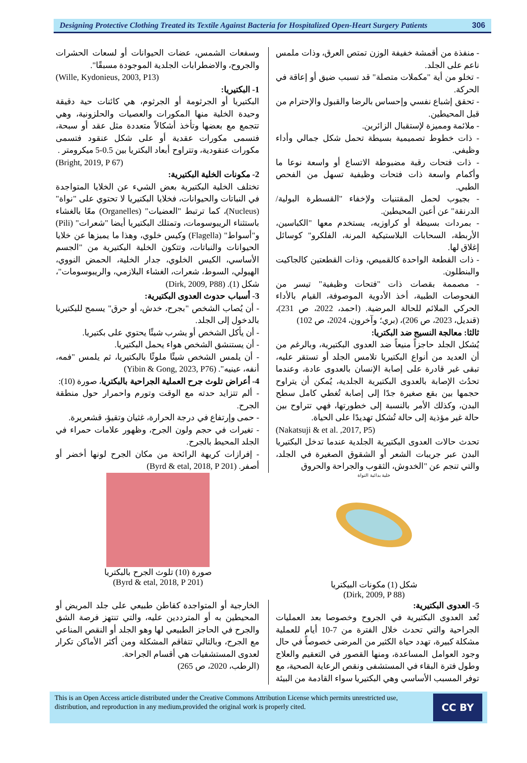Designing Protective Clothing Treated its Textile Against Bacteria for Hospitalized Open-Heart Surgery Patients
306
- منفذة من أقمشة خفيفة الوزن تمتص العرق، وذات ملمس ناعم على الجلد.
- تخلو من أية "مكملات متصلة" قد تسبب ضيق أو إعاقة في الحركة.
- تحقق إشباع نفسي وإحساس بالرضا والقبول والإحترام من قبل المحيطين.
- ملائمة ومميزة لإستقبال الزائرين.
- ذات خطوط تصميمية بسيطة تحمل شكل جمالي وأداء وظيفي.
- ذات فتحات رقبة مضبوطة الاتساع أو واسعة نوعا ما وأكمام واسعة ذات فتحات وظيفية تسهل من الفحص الطبي.
- بجيوب لحمل المقتنيات ولإخفاء "القسطرة البولية/ الدرنقة" عن أعين المحيطين.
- بمردات بسيطة أو كراوزيه، يستخدم معها "الكباسين، الأربطة، السحابات البلاستيكية المرنة، الفلكرو" كوسائل إغلاق لها.
- ذات القطعة الواحدة كالقميص، وذات القطعتين كالجاكيت والبنطلون.
- مصممة بقصات ذات "فتحات وظيفية" تيسر من الفحوصات الطبية، أخذ الأدوية الموصوفة، القيام بالأداء الحركي الملائم للحالة المرضية. (احمد، 2022، ص 231)، (قنديل، 2023، ص 206)، (بري؛ وآخرون، 2024، ص 102)
ثالثا: معالجة النسيج ضد البكتريا:
يُشكل الجلد حاجزاً منيعاً ضد العدوى البكتيرية، وبالرغم من أن العديد من أنواع البكتيريا تلامس الجلد أو تستقر عليه، تبقى غير قادرة على إصابة الإنسان بالعدوى عادة، وعندما تحدُث الإصابة بالعدوى البكتيرية الجلدية، يُمكن أن يتراوح حجمها بين بقع صغيرة جدًا إلى إصابة تُغطي كامل سطح البدن، وكذلك الأمر بالنسبة إلى خطورتها، فهي تتراوح بين حالة غير مؤذية إلى حالة تُشكل تهديدًا على الحياة.
(Nakatsuji & et al. ,2017, P5)
تحدث حالات العدوى البكتيرية الجلدية عندما تدخل البكتيريا البدن عبر جريبات الشعر أو الشقوق الصغيرة في الجلد، والتي تنجم عن "الخدوش، الثقوب والجراحة والحروق
وسفعات الشمس، عضات الحيوانات أو لسعات الحشرات والجروح، والاضطرابات الجلدية الموجودة مسبقًا".
(Wille, Kydonieus, 2003, P13)
1- البكتيريا:
البكتيريا أو الجرثومة أو الجرثوم، هي كائنات حية دقيقة وحيدة الخلية منها المكورات والعصيات والحلزونية، وهي تتجمع مع بعضها وتأخذ أشكالاً متعددة مثل عقد أو سبحة، فتسمى مكورات عقدية أو على شكل عنقود فتسمى مكورات عنقودية، وتتراوح أبعاد البكتريا بين 0.5-5 ميكرومتر .
(Bright, 2019, P 67)
2- مكونات الخلية البكتيرية:
تختلف الخلية البكتيرية بعض الشيء عن الخلايا المتواجدة في النباتات والحيوانات، فخلايا البكتيريا لا تحتوي على "نواة" (Nucleus)، كما ترتبط "العضيات" (Organelles) معًا بالغشاء باستثناء الريبوسومات، وتمتلك البكتيريا أيضا "شعرات" (Pili) و"أسواط" (Flagella) وكيس خلوي، وهذا ما يميزها عن خلايا الحيوانات والنباتات، وتتكون الخلية البكتيرية من "الجسم الأساسي، الكيس الخلوي، جدار الخلية، الحمض النووي، الهيولي، السوط، شعرات، الغشاء البلازمي، والريبوسومات"، شكل (1). (Dirk, 2009, P88)
3- أسباب حدوث العدوى البكتيرية:
- أن يُصاب الشخص "بجرح، خدش، أو حرق" يسمح للبكتيريا بالدخول إلى الجلد.
- أن يأكل الشخص أو يشرب شيئًا يحتوي على بكتيريا.
- أن يستنشق الشخص هواء يحمل البكتيريا.
- أن يلمس الشخص شيئًا ملوثًا بالبكتيريا، ثم يلمس "فمه، أنفه، عينيه". (Yibin & Gong, 2023, P76)
4- أعراض تلوث جرح العملية الجراحية بالبكتريا، صورة (10):
- ألم تتزايد حدته مع الوقت وتورم واحمرار حول منطقة الجرح.
- حمى وإرتفاع في درجة الحرارة، غثيان وتقيؤ، قشعريرة.
- تغيرات في حجم ولون الجرح، وظهور علامات حمراء في الجلد المحيط بالجرح.
- إفرازات كريهة الرائحة من مكان الجرح لونها أخضر أو أصفر. (Byrd & etal, 2018, P 201)
خلية بدائية النواة
شكل (1) مكونات البيكتريا
(Dirk, 2009, P 88)
صورة (10) تلوث الجرح بالبكتريا
(Byrd & etal, 2018, P 201)
5- العدوى البكتيرية:
تُعد العدوى البكتيرية في الجروح وخصوصا بعد العمليات الجراحية والتي تحدث خلال الفترة من 7-10 أيام للعملية مشكلة كبيرة، تهدد حياة الكثير من المرضى خصوصاً في حال وجود العوامل المساعدة، ومنها القصور في التعقيم والعلاج وطول فترة البقاء في المستشفى ونقص الرعاية الصحية، مع توفر المسبب الأساسي وهي البكتيريا سواء القادمة من البيئة
الخارجية أو المتواجدة كقاطن طبيعي على جلد المريض أو المحيطين به أو المترددين عليه، والتي تنتهز فرصة الشق والجرح في الحاجز الطبيعي لها وهو الجلد أو النقص المناعي مع الجرح، وبالتالي تتفاقم المشكلة ومن أكثر الأماكن تكرار لعدوى المستشفيات هي أقسام الجراحة.
(الرطب، 2020، ص 265)
This is an Open Access article distributed under the Creative Commons Attribution License which permits unrestricted use, distribution, and reproduction in any medium,provided the original work is properly cited.
CC BY